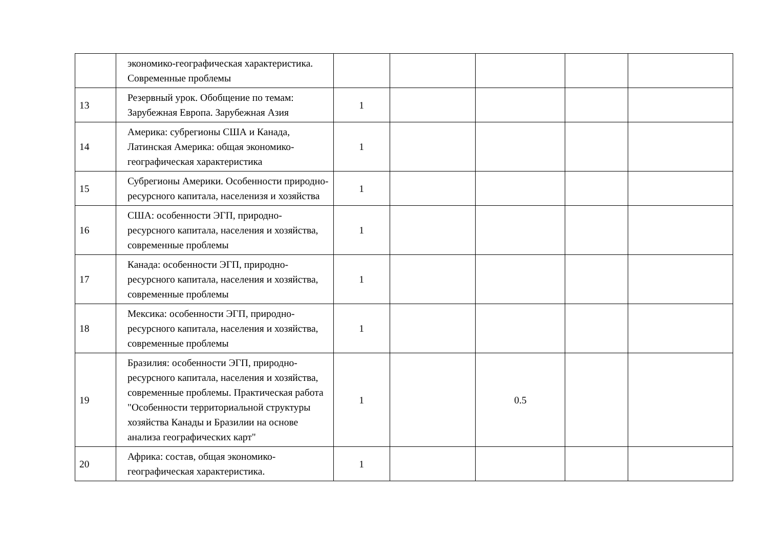| | экономико-географическая характеристика. Современные проблемы | | | | | |
| 13 | Резервный урок. Обобщение по темам: Зарубежная Европа. Зарубежная Азия | 1 | | | | |
| 14 | Америка: субрегионы США и Канада, Латинская Америка: общая экономико-географическая характеристика | 1 | | | | |
| 15 | Субрегионы Америки. Особенности природно-ресурсного капитала, населенизя и хозяйства | 1 | | | | |
| 16 | США: особенности ЭГП, природно-ресурсного капитала, населения и хозяйства, современные проблемы | 1 | | | | |
| 17 | Канада: особенности ЭГП, природно-ресурсного капитала, населения и хозяйства, современные проблемы | 1 | | | | |
| 18 | Мексика: особенности ЭГП, природно-ресурсного капитала, населения и хозяйства, современные проблемы | 1 | | | | |
| 19 | Бразилия: особенности ЭГП, природно-ресурсного капитала, населения и хозяйства, современные проблемы. Практическая работа "Особенности территориальной структуры хозяйства Канады и Бразилии на основе анализа географических карт" | 1 | | 0.5 | | |
| 20 | Африка: состав, общая экономико-географическая характеристика. | 1 | | | | |